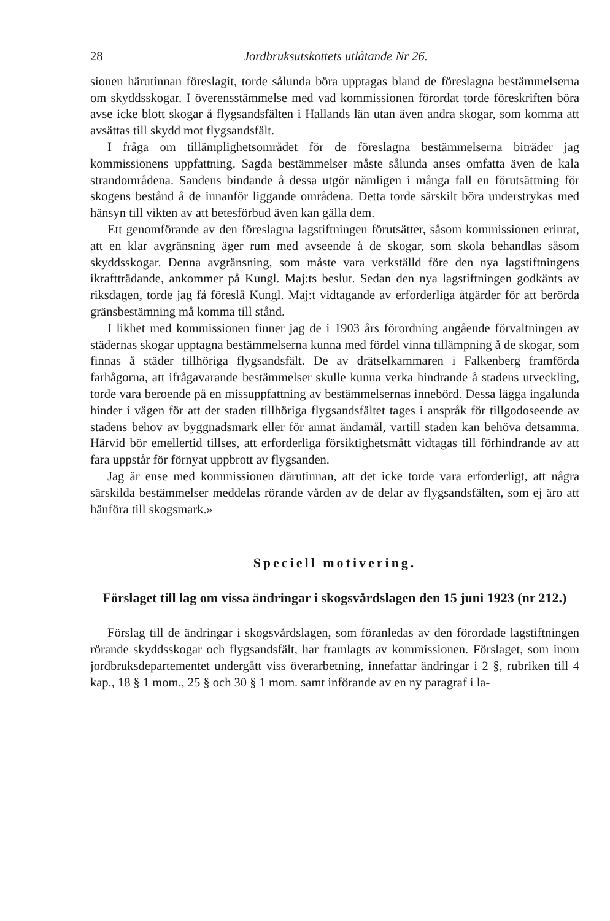28 Jordbruksutskottets utlåtande Nr 26.
sionen härutinnan föreslagit, torde sålunda böra upptagas bland de föreslagna bestämmelserna om skyddsskogar. I överensstämmelse med vad kommissionen förordat torde föreskriften böra avse icke blott skogar å flygsandsfälten i Hallands län utan även andra skogar, som komma att avsättas till skydd mot flygsandsfält.
I fråga om tillämplighetsområdet för de föreslagna bestämmelserna biträder jag kommissionens uppfattning. Sagda bestämmelser måste sålunda anses omfatta även de kala strandområdena. Sandens bindande å dessa utgör nämligen i många fall en förutsättning för skogens bestånd å de innanför liggande områdena. Detta torde särskilt böra understrykas med hänsyn till vikten av att betesförbud även kan gälla dem.
Ett genomförande av den föreslagna lagstiftningen förutsätter, såsom kommissionen erinrat, att en klar avgränsning äger rum med avseende å de skogar, som skola behandlas såsom skyddsskogar. Denna avgränsning, som måste vara verkställd före den nya lagstiftningens ikraftträdande, ankommer på Kungl. Maj:ts beslut. Sedan den nya lagstiftningen godkänts av riksdagen, torde jag få föreslå Kungl. Maj:t vidtagande av erforderliga åtgärder för att berörda gränsbestämning må komma till stånd.
I likhet med kommissionen finner jag de i 1903 års förordning angående förvaltningen av städernas skogar upptagna bestämmelserna kunna med fördel vinna tillämpning å de skogar, som finnas å städer tillhöriga flygsandsfält. De av drätselkammaren i Falkenberg framförda farhågorna, att ifrågavarande bestämmelser skulle kunna verka hindrande å stadens utveckling, torde vara beroende på en missuppfattning av bestämmelsernas innebörd. Dessa lägga ingalunda hinder i vägen för att det staden tillhöriga flygsandsfältet tages i anspråk för tillgodoseende av stadens behov av byggnadsmark eller för annat ändamål, vartill staden kan behöva detsamma. Härvid bör emellertid tillses, att erforderliga försiktighetsmått vidtagas till förhindrande av att fara uppstår för förnyat uppbrott av flygsanden.
Jag är ense med kommissionen därutinnan, att det icke torde vara erforderligt, att några särskilda bestämmelser meddelas rörande vården av de delar av flygsandsfälten, som ej äro att hänföra till skogsmark.»
Speciell motivering.
Förslaget till lag om vissa ändringar i skogsvårdslagen den 15 juni 1923 (nr 212.)
Förslag till de ändringar i skogsvårdslagen, som föranledas av den förordade lagstiftningen rörande skyddsskogar och flygsandsfält, har framlagts av kommissionen. Förslaget, som inom jordbruksdepartementet undergått viss överarbetning, innefattar ändringar i 2 §, rubriken till 4 kap., 18 § 1 mom., 25 § och 30 § 1 mom. samt införande av en ny paragraf i la-